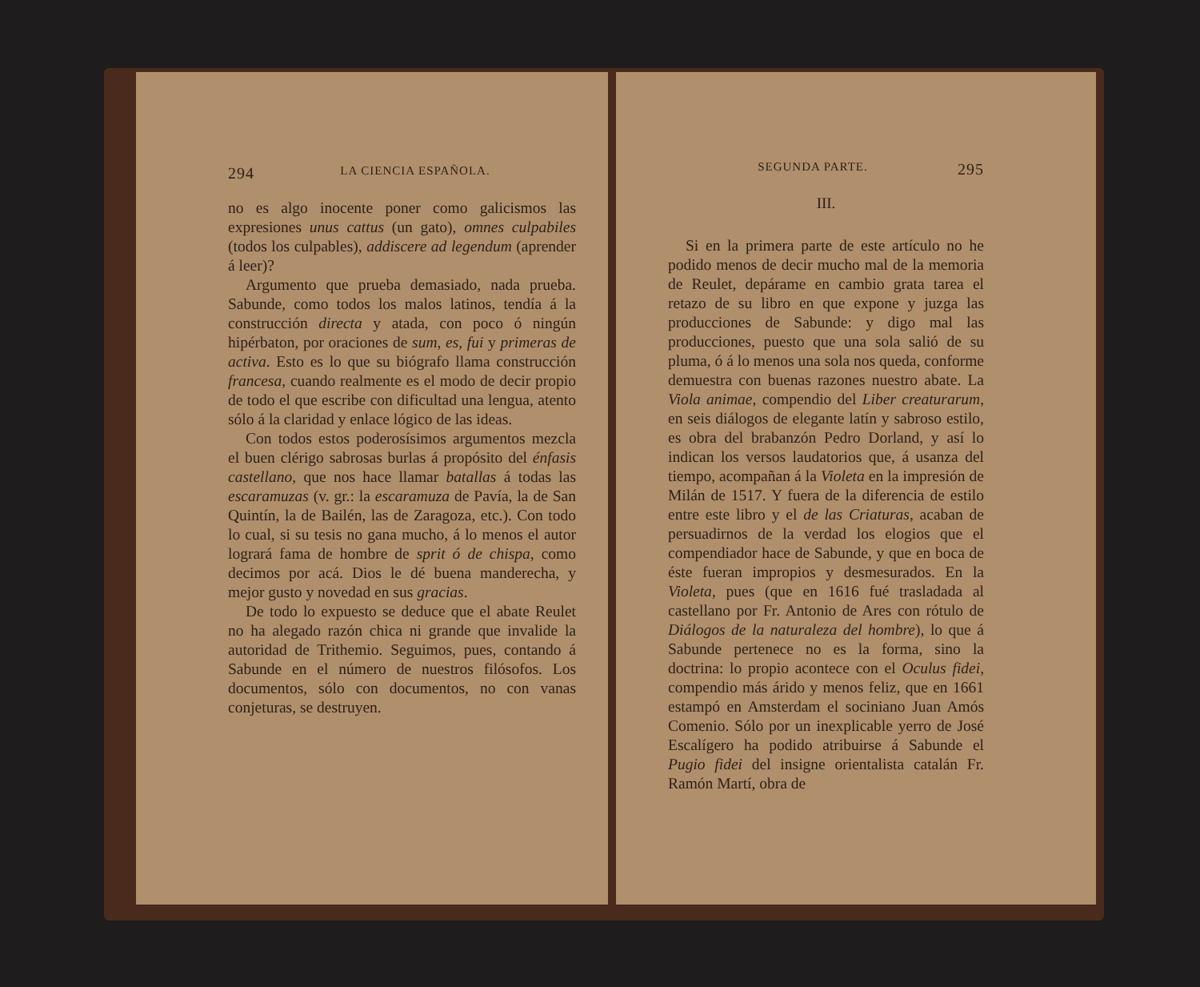294 LA CIENCIA ESPAÑOLA.
no es algo inocente poner como galicismos las expresiones unus cattus (un gato), omnes culpabiles (todos los culpables), addiscere ad legendum (aprender á leer)?
Argumento que prueba demasiado, nada prueba. Sabunde, como todos los malos latinos, tendía á la construcción directa y atada, con poco ó ningún hipérbaton, por oraciones de sum, es, fui y primeras de activa. Esto es lo que su biógrafo llama construcción francesa, cuando realmente es el modo de decir propio de todo el que escribe con dificultad una lengua, atento sólo á la claridad y enlace lógico de las ideas.
Con todos estos poderosísimos argumentos mezcla el buen clérigo sabrosas burlas á propósito del énfasis castellano, que nos hace llamar batallas á todas las escaramuzas (v. gr.: la escaramuza de Pavía, la de San Quintín, la de Bailén, las de Zaragoza, etc.). Con todo lo cual, si su tesis no gana mucho, á lo menos el autor logrará fama de hombre de sprit ó de chispa, como decimos por acá. Dios le dé buena manderecha, y mejor gusto y novedad en sus gracias.
De todo lo expuesto se deduce que el abate Reulet no ha alegado razón chica ni grande que invalide la autoridad de Trithemio. Seguimos, pues, contando á Sabunde en el número de nuestros filósofos. Los documentos, sólo con documentos, no con vanas conjeturas, se destruyen.
SEGUNDA PARTE. 295
III.
Si en la primera parte de este artículo no he podido menos de decir mucho mal de la memoria de Reulet, depárame en cambio grata tarea el retazo de su libro en que expone y juzga las producciones de Sabunde: y digo mal las producciones, puesto que una sola salió de su pluma, ó á lo menos una sola nos queda, conforme demuestra con buenas razones nuestro abate. La Viola animae, compendio del Liber creaturarum, en seis diálogos de elegante latín y sabroso estilo, es obra del brabanzón Pedro Dorland, y así lo indican los versos laudatorios que, á usanza del tiempo, acompañan á la Violeta en la impresión de Milán de 1517. Y fuera de la diferencia de estilo entre este libro y el de las Criaturas, acaban de persuadirnos de la verdad los elogios que el compendiador hace de Sabunde, y que en boca de éste fueran impropios y desmesurados. En la Violeta, pues (que en 1616 fué trasladada al castellano por Fr. Antonio de Ares con rótulo de Diálogos de la naturaleza del hombre), lo que á Sabunde pertenece no es la forma, sino la doctrina: lo propio acontece con el Oculus fidei, compendio más árido y menos feliz, que en 1661 estampó en Amsterdam el sociniano Juan Amós Comenio. Sólo por un inexplicable yerro de José Escalígero ha podido atribuirse á Sabunde el Pugio fidei del insigne orientalista catalán Fr. Ramón Martí, obra de